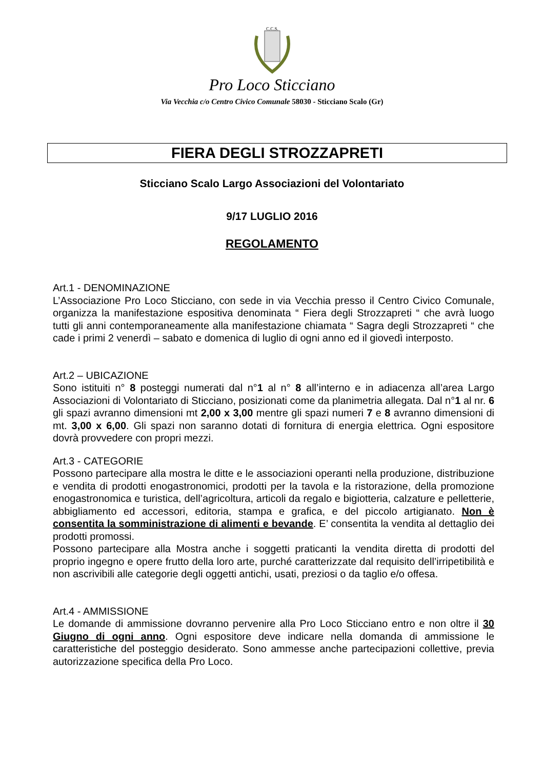C.C.S.
Pro Loco Sticciano
Via Vecchia c/o Centro Civico Comunale 58030 - Sticciano Scalo (Gr)
FIERA DEGLI STROZZAPRETI
Sticciano Scalo Largo Associazioni del Volontariato
9/17 LUGLIO 2016
REGOLAMENTO
Art.1 - DENOMINAZIONE
L’Associazione Pro Loco Sticciano, con sede in via Vecchia presso il Centro Civico Comunale, organizza la manifestazione espositiva denominata “ Fiera degli Strozzapreti “ che avrà luogo tutti gli anni contemporaneamente alla manifestazione chiamata “ Sagra degli Strozzapreti “ che cade i primi 2 venerdì – sabato e domenica di luglio di ogni anno ed il giovedì interposto.
Art.2 – UBICAZIONE
Sono istituiti n° 8 posteggi numerati dal n°1 al n° 8 all’interno e in adiacenza all’area Largo Associazioni di Volontariato di Sticciano, posizionati come da planimetria allegata. Dal n°1 al nr. 6 gli spazi avranno dimensioni mt 2,00 x 3,00 mentre gli spazi numeri 7 e 8 avranno dimensioni di mt. 3,00 x 6,00. Gli spazi non saranno dotati di fornitura di energia elettrica. Ogni espositore dovrà provvedere con propri mezzi.
Art.3 - CATEGORIE
Possono partecipare alla mostra le ditte e le associazioni operanti nella produzione, distribuzione e vendita di prodotti enogastronomici, prodotti per la tavola e la ristorazione, della promozione enogastronomica e turistica, dell’agricoltura, articoli da regalo e bigiotteria, calzature e pelletterie, abbigliamento ed accessori, editoria, stampa e grafica, e del piccolo artigianato. Non è consentita la somministrazione di alimenti e bevande. E’ consentita la vendita al dettaglio dei prodotti promossi.
Possono partecipare alla Mostra anche i soggetti praticanti la vendita diretta di prodotti del proprio ingegno e opere frutto della loro arte, purché caratterizzate dal requisito dell’irripetibilità e non ascrivibili alle categorie degli oggetti antichi, usati, preziosi o da taglio e/o offesa.
Art.4 - AMMISSIONE
Le domande di ammissione dovranno pervenire alla Pro Loco Sticciano entro e non oltre il 30 Giugno di ogni anno. Ogni espositore deve indicare nella domanda di ammissione le caratteristiche del posteggio desiderato. Sono ammesse anche partecipazioni collettive, previa autorizzazione specifica della Pro Loco.